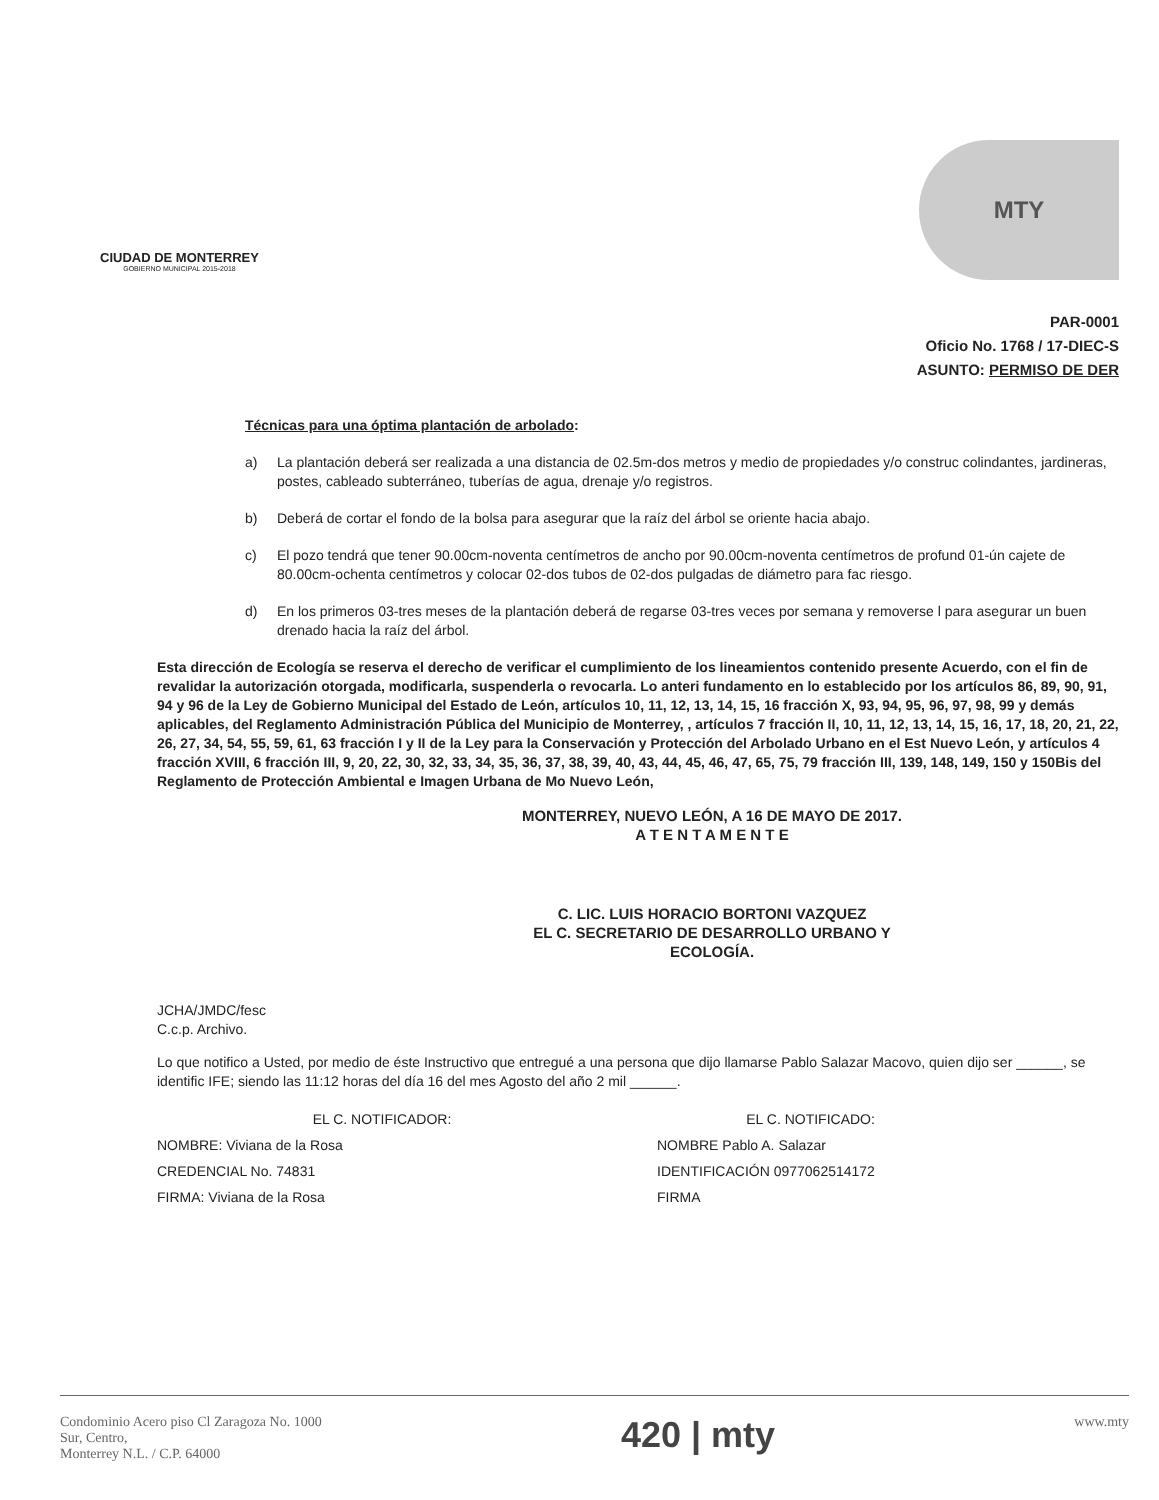CIUDAD DE MONTERREY
GOBIERNO MUNICIPAL 2015-2018
MTY
PAR-0001
Oficio No. 1768 / 17-DIEC-S
ASUNTO: PERMISO DE DER
Técnicas para una óptima plantación de arbolado:
a) La plantación deberá ser realizada a una distancia de 02.5m-dos metros y medio de propiedades y/o construc colindantes, jardineras, postes, cableado subterráneo, tuberías de agua, drenaje y/o registros.
b) Deberá de cortar el fondo de la bolsa para asegurar que la raíz del árbol se oriente hacia abajo.
c) El pozo tendrá que tener 90.00cm-noventa centímetros de ancho por 90.00cm-noventa centímetros de profund 01-ún cajete de 80.00cm-ochenta centímetros y colocar 02-dos tubos de 02-dos pulgadas de diámetro para fac riesgo.
d) En los primeros 03-tres meses de la plantación deberá de regarse 03-tres veces por semana y removerse l para asegurar un buen drenado hacia la raíz del árbol.
Esta dirección de Ecología se reserva el derecho de verificar el cumplimiento de los lineamientos contenido presente Acuerdo, con el fin de revalidar la autorización otorgada, modificarla, suspenderla o revocarla. Lo anteri fundamento en lo establecido por los artículos 86, 89, 90, 91, 94 y 96 de la Ley de Gobierno Municipal del Estado de León, artículos 10, 11, 12, 13, 14, 15, 16 fracción X, 93, 94, 95, 96, 97, 98, 99 y demás aplicables, del Reglamento Administración Pública del Municipio de Monterrey, , artículos 7 fracción II, 10, 11, 12, 13, 14, 15, 16, 17, 18, 20, 21, 22, 26, 27, 34, 54, 55, 59, 61, 63 fracción I y II de la Ley para la Conservación y Protección del Arbolado Urbano en el Est Nuevo León, y artículos 4 fracción XVIII, 6 fracción III, 9, 20, 22, 30, 32, 33, 34, 35, 36, 37, 38, 39, 40, 43, 44, 45, 46, 47, 65, 75, 79 fracción III, 139, 148, 149, 150 y 150Bis del Reglamento de Protección Ambiental e Imagen Urbana de Mo Nuevo León,
MONTERREY, NUEVO LEÓN, A 16 DE MAYO DE 2017.
A T E N T A M E N T E
C. LIC. LUIS HORACIO BORTONI VAZQUEZ
EL C. SECRETARIO DE DESARROLLO URBANO Y
ECOLOGÍA.
JCHA/JMDC/fesc
C.c.p. Archivo.
Lo que notifico a Usted, por medio de éste Instructivo que entregué a una persona que dijo llamarse Pablo Salazar Macovo, quien dijo ser ______, se identific IFE; siendo las 11:12 horas del día 16 del mes Agosto del año 2 mil ______.
EL C. NOTIFICADOR:
NOMBRE: Viviana de la Rosa
CREDENCIAL No. 74831
FIRMA: Viviana de la Rosa
EL C. NOTIFICADO:
NOMBRE Pablo A. Salazar
IDENTIFICACIÓN 0977062514172
FIRMA
Condominio Acero piso Cl Zaragoza No. 1000
Sur, Centro,
Monterrey N.L. / C.P. 64000
420 | mty
www.mty